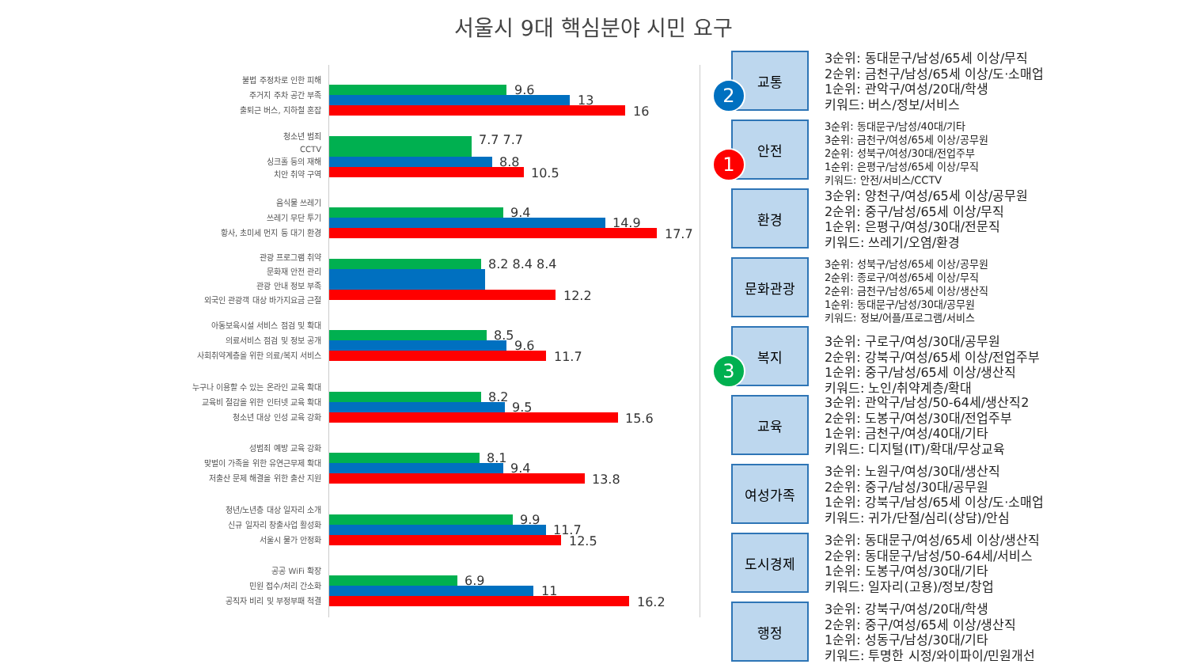서울시 9대 핵심분야 시민 요구
불법 주정차로 인한 피해
주거지 주차 공간 부족
출퇴근 버스, 지하철 혼잡
9.6
13
16
청소년 범죄
CCTV
싱크홀 등의 재해
치안 취약 구역
7.7 7.7
8.8
10.5
음식물 쓰레기
쓰레기 무단 투기
황사, 초미세 먼지 등 대기 환경
9.4
14.9
17.7
관광 프로그램 취약
문화재 안전 관리
관광 안내 정보 부족
외국인 관광객 대상 바가지요금 근절
8.2 8.4 8.4
12.2
아동보육시설 서비스 점검 및 확대
의료서비스 점검 및 정보 공개
사회취약계층을 위한 의료/복지 서비스
8.5
9.6
11.7
누구나 이용할 수 있는 온라인 교육 확대
교육비 절감을 위한 인터넷 교육 확대
청소년 대상 인성 교육 강화
8.2
9.5
15.6
성범죄 예방 교육 강화
맞벌이 가족을 위한 유연근무제 확대
저출산 문제 해결을 위한 출산 지원
8.1
9.4
13.8
청년/노년층 대상 일자리 소개
신규 일자리 창출사업 활성화
서울시 물가 안정화
9.9
11.7
12.5
공공 WiFi 확장
민원 접수/처리 간소화
공직자 비리 및 부정부패 척결
6.9
11
16.2
교통
2
3순위: 동대문구/남성/65세 이상/무직
2순위: 금천구/남성/65세 이상/도·소매업
1순위: 관악구/여성/20대/학생
키워드: 버스/정보/서비스
안전
1
3순위: 동대문구/남성/40대/기타
3순위: 금천구/여성/65세 이상/공무원
2순위: 성북구/여성/30대/전업주부
1순위: 은평구/남성/65세 이상/무직
키워드: 안전/서비스/CCTV
환경
3순위: 양천구/여성/65세 이상/공무원
2순위: 중구/남성/65세 이상/무직
1순위: 은평구/여성/30대/전문직
키워드: 쓰레기/오염/환경
문화관광
3순위: 성북구/남성/65세 이상/공무원
2순위: 종로구/여성/65세 이상/무직
2순위: 금천구/남성/65세 이상/생산직
1순위: 동대문구/남성/30대/공무원
키워드: 정보/어플/프로그램/서비스
복지
3
3순위: 구로구/여성/30대/공무원
2순위: 강북구/여성/65세 이상/전업주부
1순위: 중구/남성/65세 이상/생산직
키워드: 노인/취약계층/확대
교육
3순위: 관악구/남성/50-64세/생산직2
2순위: 도봉구/여성/30대/전업주부
1순위: 금천구/여성/40대/기타
키워드: 디지털(IT)/확대/무상교육
여성가족
3순위: 노원구/여성/30대/생산직
2순위: 중구/남성/30대/공무원
1순위: 강북구/남성/65세 이상/도·소매업
키워드: 귀가/단절/심리(상담)/안심
도시경제
3순위: 동대문구/여성/65세 이상/생산직
2순위: 동대문구/남성/50-64세/서비스
1순위: 도봉구/여성/30대/기타
키워드: 일자리(고용)/정보/창업
행정
3순위: 강북구/여성/20대/학생
2순위: 중구/여성/65세 이상/생산직
1순위: 성동구/남성/30대/기타
키워드: 투명한 시정/와이파이/민원개선